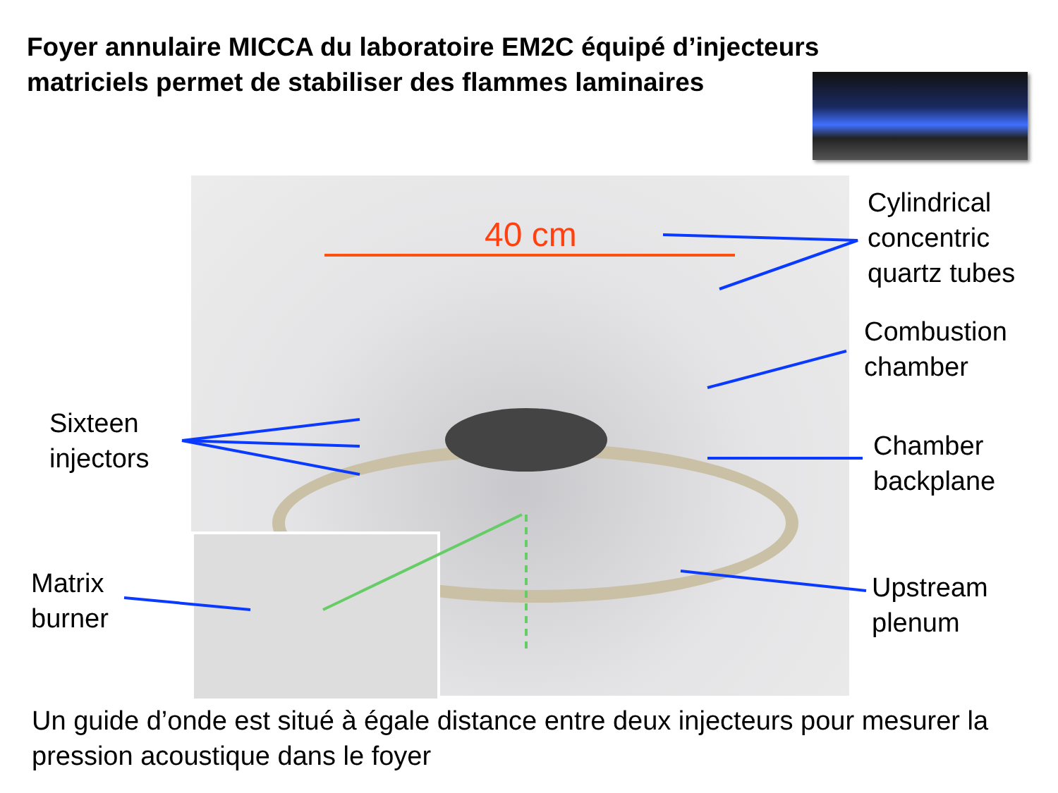Foyer annulaire MICCA du laboratoire EM2C équipé d’injecteurs matriciels permet de stabiliser des flammes laminaires
40 cm
Cylindrical
concentric
quartz tubes
Combustion
chamber
Sixteen
injectors
Chamber
backplane
Matrix
burner
Upstream
plenum
Un guide d’onde est situé à égale distance entre deux injecteurs pour mesurer la pression acoustique dans le foyer